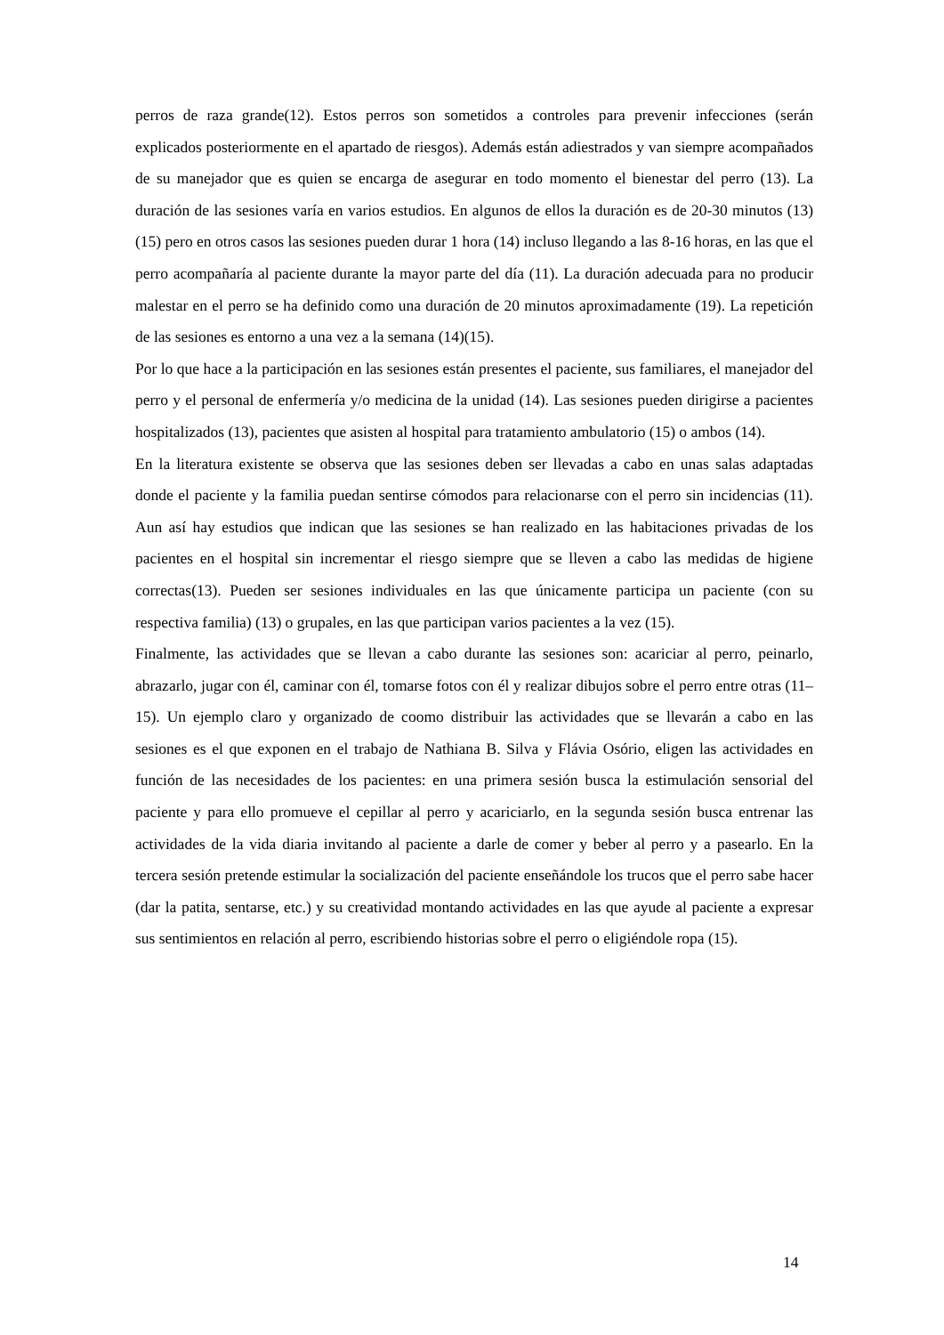perros de raza grande(12). Estos perros son sometidos a controles para prevenir infecciones (serán explicados posteriormente en el apartado de riesgos). Además están adiestrados y van siempre acompañados de su manejador que es quien se encarga de asegurar en todo momento el bienestar del perro (13). La duración de las sesiones varía en varios estudios. En algunos de ellos la duración es de 20-30 minutos (13)(15) pero en otros casos las sesiones pueden durar 1 hora (14) incluso llegando a las 8-16 horas, en las que el perro acompañaría al paciente durante la mayor parte del día (11). La duración adecuada para no producir malestar en el perro se ha definido como una duración de 20 minutos aproximadamente (19). La repetición de las sesiones es entorno a una vez a la semana (14)(15).
Por lo que hace a la participación en las sesiones están presentes el paciente, sus familiares, el manejador del perro y el personal de enfermería y/o medicina de la unidad (14). Las sesiones pueden dirigirse a pacientes hospitalizados (13), pacientes que asisten al hospital para tratamiento ambulatorio (15) o ambos (14).
En la literatura existente se observa que las sesiones deben ser llevadas a cabo en unas salas adaptadas donde el paciente y la familia puedan sentirse cómodos para relacionarse con el perro sin incidencias (11). Aun así hay estudios que indican que las sesiones se han realizado en las habitaciones privadas de los pacientes en el hospital sin incrementar el riesgo siempre que se lleven a cabo las medidas de higiene correctas(13). Pueden ser sesiones individuales en las que únicamente participa un paciente (con su respectiva familia) (13) o grupales, en las que participan varios pacientes a la vez (15).
Finalmente, las actividades que se llevan a cabo durante las sesiones son: acariciar al perro, peinarlo, abrazarlo, jugar con él, caminar con él, tomarse fotos con él y realizar dibujos sobre el perro entre otras (11–15). Un ejemplo claro y organizado de coomo distribuir las actividades que se llevarán a cabo en las sesiones es el que exponen en el trabajo de Nathiana B. Silva y Flávia Osório, eligen las actividades en función de las necesidades de los pacientes: en una primera sesión busca la estimulación sensorial del paciente y para ello promueve el cepillar al perro y acariciarlo, en la segunda sesión busca entrenar las actividades de la vida diaria invitando al paciente a darle de comer y beber al perro y a pasearlo. En la tercera sesión pretende estimular la socialización del paciente enseñándole los trucos que el perro sabe hacer (dar la patita, sentarse, etc.) y su creatividad montando actividades en las que ayude al paciente a expresar sus sentimientos en relación al perro, escribiendo historias sobre el perro o eligiéndole ropa (15).
14